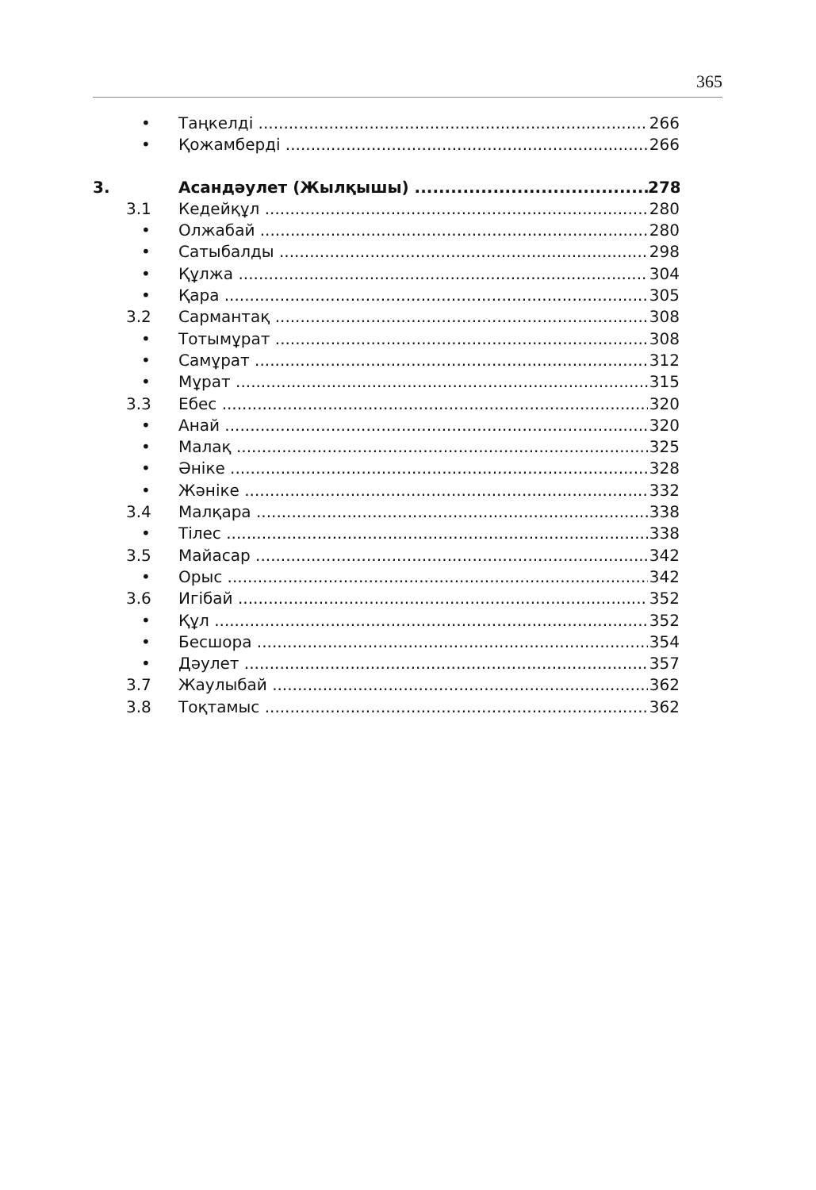365
• Таңкелді 266
• Қожамберді 266
3. Асандәулет (Жылқышы) 278
3.1 Кедейқұл 280
• Олжабай 280
• Сатыбалды 298
• Құлжа 304
• Қара 305
3.2 Сармантақ 308
• Тотымұрат 308
• Самұрат 312
• Мұрат 315
3.3 Ебес 320
• Анай 320
• Малақ 325
• Әніке 328
• Жәніке 332
3.4 Малқара 338
• Тілес 338
3.5 Майасар 342
• Орыс 342
3.6 Игібай 352
• Құл 352
• Бесшора 354
• Дәулет 357
3.7 Жаулыбай 362
3.8 Тоқтамыс 362